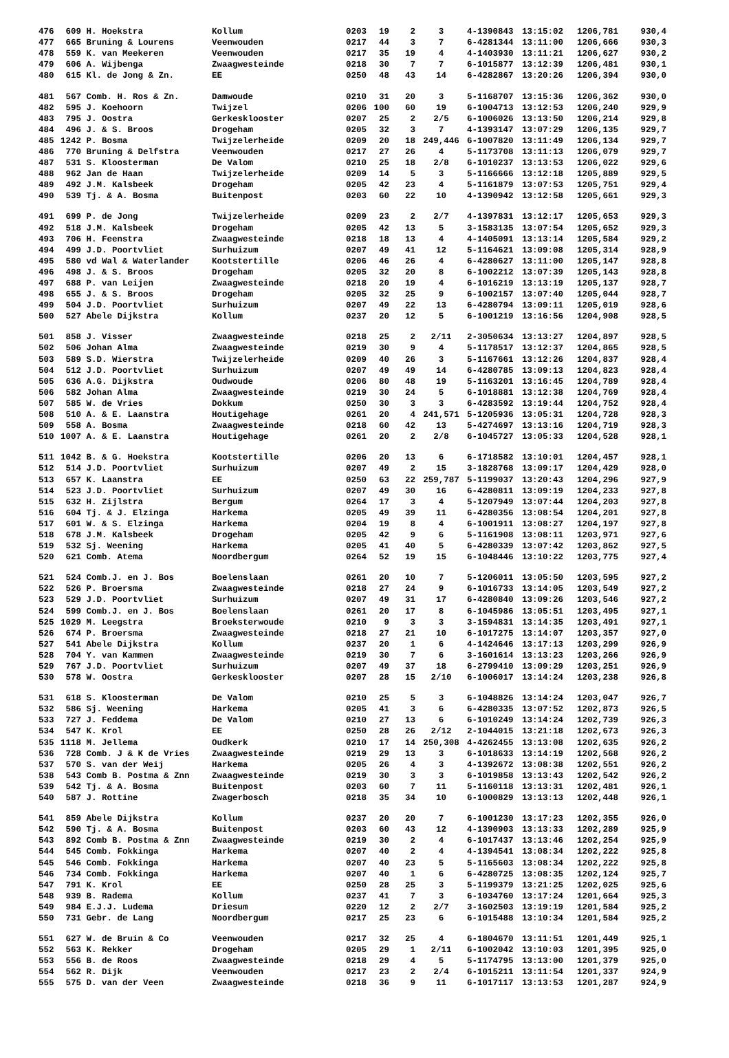| 476 | 609 | H. Hoekstra | Kollum | 0203 | 19 | 2 | 3 | 4-1390843 | 13:15:02 | 1206,781 | 930,4 |
| 477 | 665 | Bruning & Lourens | Veenwouden | 0217 | 44 | 3 | 7 | 6-4281344 | 13:11:00 | 1206,666 | 930,3 |
| 478 | 559 | K. van Meekeren | Veenwouden | 0217 | 35 | 19 | 4 | 4-1403930 | 13:11:21 | 1206,627 | 930,2 |
| 479 | 606 | A. Wijbenga | Zwaagwesteinde | 0218 | 30 | 7 | 7 | 6-1015877 | 13:12:39 | 1206,481 | 930,1 |
| 480 | 615 | Kl. de Jong & Zn. | EE | 0250 | 48 | 43 | 14 | 6-4282867 | 13:20:26 | 1206,394 | 930,0 |
| 481 | 567 | Comb. H. Ros & Zn. | Damwoude | 0210 | 31 | 20 | 3 | 5-1168707 | 13:15:36 | 1206,362 | 930,0 |
| 482 | 595 | J. Koehoorn | Twijzel | 0206 | 100 | 60 | 19 | 6-1004713 | 13:12:53 | 1206,240 | 929,9 |
| 483 | 795 | J. Oostra | Gerkesklooster | 0207 | 25 | 2 | 2/5 | 6-1006026 | 13:13:50 | 1206,214 | 929,8 |
| 484 | 496 | J. & S. Broos | Drogeham | 0205 | 32 | 3 | 7 | 4-1393147 | 13:07:29 | 1206,135 | 929,7 |
| 485 | 1242 | P. Bosma | Twijzelerheide | 0209 | 20 | 18 | 249,446 | 6-1007820 | 13:11:49 | 1206,134 | 929,7 |
| 486 | 770 | Bruning & Delfstra | Veenwouden | 0217 | 27 | 26 | 4 | 5-1173708 | 13:11:13 | 1206,079 | 929,7 |
| 487 | 531 | S. Kloosterman | De Valom | 0210 | 25 | 18 | 2/8 | 6-1010237 | 13:13:53 | 1206,022 | 929,6 |
| 488 | 962 | Jan de Haan | Twijzelerheide | 0209 | 14 | 5 | 3 | 5-1166666 | 13:12:18 | 1205,889 | 929,5 |
| 489 | 492 | J.M. Kalsbeek | Drogeham | 0205 | 42 | 23 | 4 | 5-1161879 | 13:07:53 | 1205,751 | 929,4 |
| 490 | 539 | Tj. & A. Bosma | Buitenpost | 0203 | 60 | 22 | 10 | 4-1390942 | 13:12:58 | 1205,661 | 929,3 |
| 491 | 699 | P. de Jong | Twijzelerheide | 0209 | 23 | 2 | 2/7 | 4-1397831 | 13:12:17 | 1205,653 | 929,3 |
| 492 | 518 | J.M. Kalsbeek | Drogeham | 0205 | 42 | 13 | 5 | 3-1583135 | 13:07:54 | 1205,652 | 929,3 |
| 493 | 706 | H. Feenstra | Zwaagwesteinde | 0218 | 18 | 13 | 4 | 4-1405091 | 13:13:14 | 1205,584 | 929,2 |
| 494 | 499 | J.D. Poortvliet | Surhuizum | 0207 | 49 | 41 | 12 | 5-1164621 | 13:09:08 | 1205,314 | 928,9 |
| 495 | 580 | vd Wal & Waterlander | Kootstertille | 0206 | 46 | 26 | 4 | 6-4280627 | 13:11:00 | 1205,147 | 928,8 |
| 496 | 498 | J. & S. Broos | Drogeham | 0205 | 32 | 20 | 8 | 6-1002212 | 13:07:39 | 1205,143 | 928,8 |
| 497 | 688 | P. van Leijen | Zwaagwesteinde | 0218 | 20 | 19 | 4 | 6-1016219 | 13:13:19 | 1205,137 | 928,7 |
| 498 | 655 | J. & S. Broos | Drogeham | 0205 | 32 | 25 | 9 | 6-1002157 | 13:07:40 | 1205,044 | 928,7 |
| 499 | 504 | J.D. Poortvliet | Surhuizum | 0207 | 49 | 22 | 13 | 6-4280794 | 13:09:11 | 1205,019 | 928,6 |
| 500 | 527 | Abele Dijkstra | Kollum | 0237 | 20 | 12 | 5 | 6-1001219 | 13:16:56 | 1204,908 | 928,5 |
| 501 | 858 | J. Visser | Zwaagwesteinde | 0218 | 25 | 2 | 2/11 | 2-3050634 | 13:13:27 | 1204,897 | 928,5 |
| 502 | 506 | Johan Alma | Zwaagwesteinde | 0219 | 30 | 9 | 4 | 5-1178517 | 13:12:37 | 1204,865 | 928,5 |
| 503 | 589 | S.D. Wierstra | Twijzelerheide | 0209 | 40 | 26 | 3 | 5-1167661 | 13:12:26 | 1204,837 | 928,4 |
| 504 | 512 | J.D. Poortvliet | Surhuizum | 0207 | 49 | 49 | 14 | 6-4280785 | 13:09:13 | 1204,823 | 928,4 |
| 505 | 636 | A.G. Dijkstra | Oudwoude | 0206 | 80 | 48 | 19 | 5-1163201 | 13:16:45 | 1204,789 | 928,4 |
| 506 | 582 | Johan Alma | Zwaagwesteinde | 0219 | 30 | 24 | 5 | 6-1018881 | 13:12:38 | 1204,769 | 928,4 |
| 507 | 585 | W. de Vries | Dokkum | 0250 | 30 | 3 | 3 | 6-4283592 | 13:19:44 | 1204,752 | 928,4 |
| 508 | 510 | A. & E. Laanstra | Houtigehage | 0261 | 20 | 4 | 241,571 | 5-1205936 | 13:05:31 | 1204,728 | 928,3 |
| 509 | 558 | A. Bosma | Zwaagwesteinde | 0218 | 60 | 42 | 13 | 5-4274697 | 13:13:16 | 1204,719 | 928,3 |
| 510 | 1007 | A. & E. Laanstra | Houtigehage | 0261 | 20 | 2 | 2/8 | 6-1045727 | 13:05:33 | 1204,528 | 928,1 |
| 511 | 1042 | B. & G. Hoekstra | Kootstertille | 0206 | 20 | 13 | 6 | 6-1718582 | 13:10:01 | 1204,457 | 928,1 |
| 512 | 514 | J.D. Poortvliet | Surhuizum | 0207 | 49 | 2 | 15 | 3-1828768 | 13:09:17 | 1204,429 | 928,0 |
| 513 | 657 | K. Laanstra | EE | 0250 | 63 | 22 | 259,787 | 5-1199037 | 13:20:43 | 1204,296 | 927,9 |
| 514 | 523 | J.D. Poortvliet | Surhuizum | 0207 | 49 | 30 | 16 | 6-4280811 | 13:09:19 | 1204,233 | 927,8 |
| 515 | 632 | H. Zijlstra | Bergum | 0264 | 17 | 3 | 4 | 5-1207949 | 13:07:44 | 1204,203 | 927,8 |
| 516 | 604 | Tj. & J. Elzinga | Harkema | 0205 | 49 | 39 | 11 | 6-4280356 | 13:08:54 | 1204,201 | 927,8 |
| 517 | 601 | W. & S. Elzinga | Harkema | 0204 | 19 | 8 | 4 | 6-1001911 | 13:08:27 | 1204,197 | 927,8 |
| 518 | 678 | J.M. Kalsbeek | Drogeham | 0205 | 42 | 9 | 6 | 5-1161908 | 13:08:11 | 1203,971 | 927,6 |
| 519 | 532 | Sj. Weening | Harkema | 0205 | 41 | 40 | 5 | 6-4280339 | 13:07:42 | 1203,862 | 927,5 |
| 520 | 621 | Comb. Atema | Noordbergum | 0264 | 52 | 19 | 15 | 6-1048446 | 13:10:22 | 1203,775 | 927,4 |
| 521 | 524 | Comb.J. en J. Bos | Boelenslaan | 0261 | 20 | 10 | 7 | 5-1206011 | 13:05:50 | 1203,595 | 927,2 |
| 522 | 526 | P. Broersma | Zwaagwesteinde | 0218 | 27 | 24 | 9 | 6-1016733 | 13:14:05 | 1203,549 | 927,2 |
| 523 | 529 | J.D. Poortvliet | Surhuizum | 0207 | 49 | 31 | 17 | 6-4280840 | 13:09:26 | 1203,546 | 927,2 |
| 524 | 599 | Comb.J. en J. Bos | Boelenslaan | 0261 | 20 | 17 | 8 | 6-1045986 | 13:05:51 | 1203,495 | 927,1 |
| 525 | 1029 | M. Leegstra | Broeksterwoude | 0210 | 9 | 3 | 3 | 3-1594831 | 13:14:35 | 1203,491 | 927,1 |
| 526 | 674 | P. Broersma | Zwaagwesteinde | 0218 | 27 | 21 | 10 | 6-1017275 | 13:14:07 | 1203,357 | 927,0 |
| 527 | 541 | Abele Dijkstra | Kollum | 0237 | 20 | 1 | 6 | 4-1424646 | 13:17:13 | 1203,299 | 926,9 |
| 528 | 704 | Y. van Kammen | Zwaagwesteinde | 0219 | 30 | 7 | 6 | 3-1601614 | 13:13:23 | 1203,266 | 926,9 |
| 529 | 767 | J.D. Poortvliet | Surhuizum | 0207 | 49 | 37 | 18 | 6-2799410 | 13:09:29 | 1203,251 | 926,9 |
| 530 | 578 | W. Oostra | Gerkesklooster | 0207 | 28 | 15 | 2/10 | 6-1006017 | 13:14:24 | 1203,238 | 926,8 |
| 531 | 618 | S. Kloosterman | De Valom | 0210 | 25 | 5 | 3 | 6-1048826 | 13:14:24 | 1203,047 | 926,7 |
| 532 | 586 | Sj. Weening | Harkema | 0205 | 41 | 3 | 6 | 6-4280335 | 13:07:52 | 1202,873 | 926,5 |
| 533 | 727 | J. Feddema | De Valom | 0210 | 27 | 13 | 6 | 6-1010249 | 13:14:24 | 1202,739 | 926,3 |
| 534 | 547 | K. Krol | EE | 0250 | 28 | 26 | 2/12 | 2-1044015 | 13:21:18 | 1202,673 | 926,3 |
| 535 | 1118 | M. Jellema | Oudkerk | 0210 | 17 | 14 | 250,308 | 4-4262455 | 13:13:08 | 1202,635 | 926,2 |
| 536 | 728 | Comb. J & K de Vries | Zwaagwesteinde | 0219 | 29 | 13 | 3 | 6-1018633 | 13:14:19 | 1202,568 | 926,2 |
| 537 | 570 | S. van der Weij | Harkema | 0205 | 26 | 4 | 3 | 4-1392672 | 13:08:38 | 1202,551 | 926,2 |
| 538 | 543 | Comb B. Postma & Znn | Zwaagwesteinde | 0219 | 30 | 3 | 3 | 6-1019858 | 13:13:43 | 1202,542 | 926,2 |
| 539 | 542 | Tj. & A. Bosma | Buitenpost | 0203 | 60 | 7 | 11 | 5-1160118 | 13:13:31 | 1202,481 | 926,1 |
| 540 | 587 | J. Rottine | Zwagerbosch | 0218 | 35 | 34 | 10 | 6-1000829 | 13:13:13 | 1202,448 | 926,1 |
| 541 | 859 | Abele Dijkstra | Kollum | 0237 | 20 | 20 | 7 | 6-1001230 | 13:17:23 | 1202,355 | 926,0 |
| 542 | 590 | Tj. & A. Bosma | Buitenpost | 0203 | 60 | 43 | 12 | 4-1390903 | 13:13:33 | 1202,289 | 925,9 |
| 543 | 892 | Comb B. Postma & Znn | Zwaagwesteinde | 0219 | 30 | 2 | 4 | 6-1017437 | 13:13:46 | 1202,254 | 925,9 |
| 544 | 545 | Comb. Fokkinga | Harkema | 0207 | 40 | 2 | 4 | 4-1394541 | 13:08:34 | 1202,222 | 925,8 |
| 545 | 546 | Comb. Fokkinga | Harkema | 0207 | 40 | 23 | 5 | 5-1165603 | 13:08:34 | 1202,222 | 925,8 |
| 546 | 734 | Comb. Fokkinga | Harkema | 0207 | 40 | 1 | 6 | 6-4280725 | 13:08:35 | 1202,124 | 925,7 |
| 547 | 791 | K. Krol | EE | 0250 | 28 | 25 | 3 | 5-1199379 | 13:21:25 | 1202,025 | 925,6 |
| 548 | 939 | B. Radema | Kollum | 0237 | 41 | 7 | 3 | 6-1034760 | 13:17:24 | 1201,664 | 925,3 |
| 549 | 984 | E.J.J. Ludema | Driesum | 0220 | 12 | 2 | 2/7 | 3-1602503 | 13:19:19 | 1201,584 | 925,2 |
| 550 | 731 | Gebr. de Lang | Noordbergum | 0217 | 25 | 23 | 6 | 6-1015488 | 13:10:34 | 1201,584 | 925,2 |
| 551 | 627 | W. de Bruin & Co | Veenwouden | 0217 | 32 | 25 | 4 | 6-1804670 | 13:11:51 | 1201,449 | 925,1 |
| 552 | 563 | K. Rekker | Drogeham | 0205 | 29 | 1 | 2/11 | 6-1002042 | 13:10:03 | 1201,395 | 925,0 |
| 553 | 556 | B. de Roos | Zwaagwesteinde | 0218 | 29 | 4 | 5 | 5-1174795 | 13:13:00 | 1201,379 | 925,0 |
| 554 | 562 | R. Dijk | Veenwouden | 0217 | 23 | 2 | 2/4 | 6-1015211 | 13:11:54 | 1201,337 | 924,9 |
| 555 | 575 | D. van der Veen | Zwaagwesteinde | 0218 | 36 | 9 | 11 | 6-1017117 | 13:13:53 | 1201,287 | 924,9 |